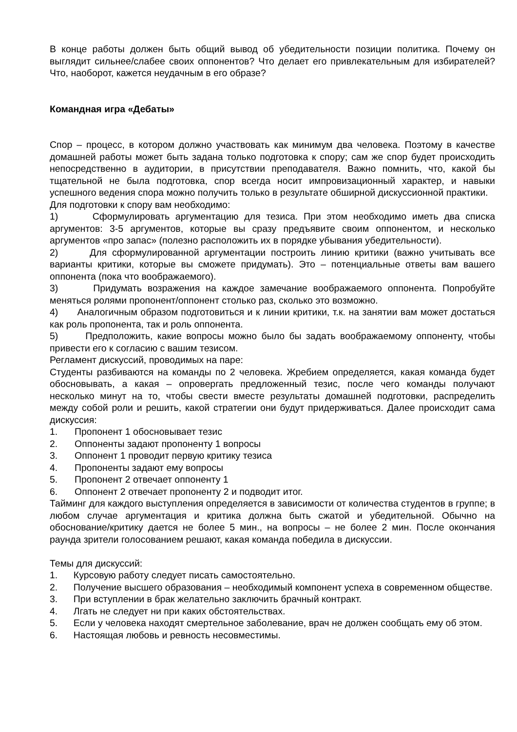В конце работы должен быть общий вывод об убедительности позиции политика. Почему он выглядит сильнее/слабее своих оппонентов? Что делает его привлекательным для избирателей? Что, наоборот, кажется неудачным в его образе?
Командная игра «Дебаты»
Спор – процесс, в котором должно участвовать как минимум два человека. Поэтому в качестве домашней работы может быть задана только подготовка к спору; сам же спор будет происходить непосредственно в аудитории, в присутствии преподавателя. Важно помнить, что, какой бы тщательной не была подготовка, спор всегда носит импровизационный характер, и навыки успешного ведения спора можно получить только в результате обширной дискуссионной практики.
Для подготовки к спору вам необходимо:
1) Сформулировать аргументацию для тезиса. При этом необходимо иметь два списка аргументов: 3-5 аргументов, которые вы сразу предъявите своим оппонентом, и несколько аргументов «про запас» (полезно расположить их в порядке убывания убедительности).
2) Для сформулированной аргументации построить линию критики (важно учитывать все варианты критики, которые вы сможете придумать). Это – потенциальные ответы вам вашего оппонента (пока что воображаемого).
3) Придумать возражения на каждое замечание воображаемого оппонента. Попробуйте меняться ролями пропонент/оппонент столько раз, сколько это возможно.
4) Аналогичным образом подготовиться и к линии критики, т.к. на занятии вам может достаться как роль пропонента, так и роль оппонента.
5) Предположить, какие вопросы можно было бы задать воображаемому оппоненту, чтобы привести его к согласию с вашим тезисом.
Регламент дискуссий, проводимых на паре:
Студенты разбиваются на команды по 2 человека. Жребием определяется, какая команда будет обосновывать, а какая – опровергать предложенный тезис, после чего команды получают несколько минут на то, чтобы свести вместе результаты домашней подготовки, распределить между собой роли и решить, какой стратегии они будут придерживаться. Далее происходит сама дискуссия:
1. Пропонент 1 обосновывает тезис
2. Оппоненты задают пропоненту 1 вопросы
3. Оппонент 1 проводит первую критику тезиса
4. Пропоненты задают ему вопросы
5. Пропонент 2 отвечает оппоненту 1
6. Оппонент 2 отвечает пропоненту 2 и подводит итог.
Тайминг для каждого выступления определяется в зависимости от количества студентов в группе; в любом случае аргументация и критика должна быть сжатой и убедительной. Обычно на обоснование/критику дается не более 5 мин., на вопросы – не более 2 мин. После окончания раунда зрители голосованием решают, какая команда победила в дискуссии.
Темы для дискуссий:
1. Курсовую работу следует писать самостоятельно.
2. Получение высшего образования – необходимый компонент успеха в современном обществе.
3. При вступлении в брак желательно заключить брачный контракт.
4. Лгать не следует ни при каких обстоятельствах.
5. Если у человека находят смертельное заболевание, врач не должен сообщать ему об этом.
6. Настоящая любовь и ревность несовместимы.